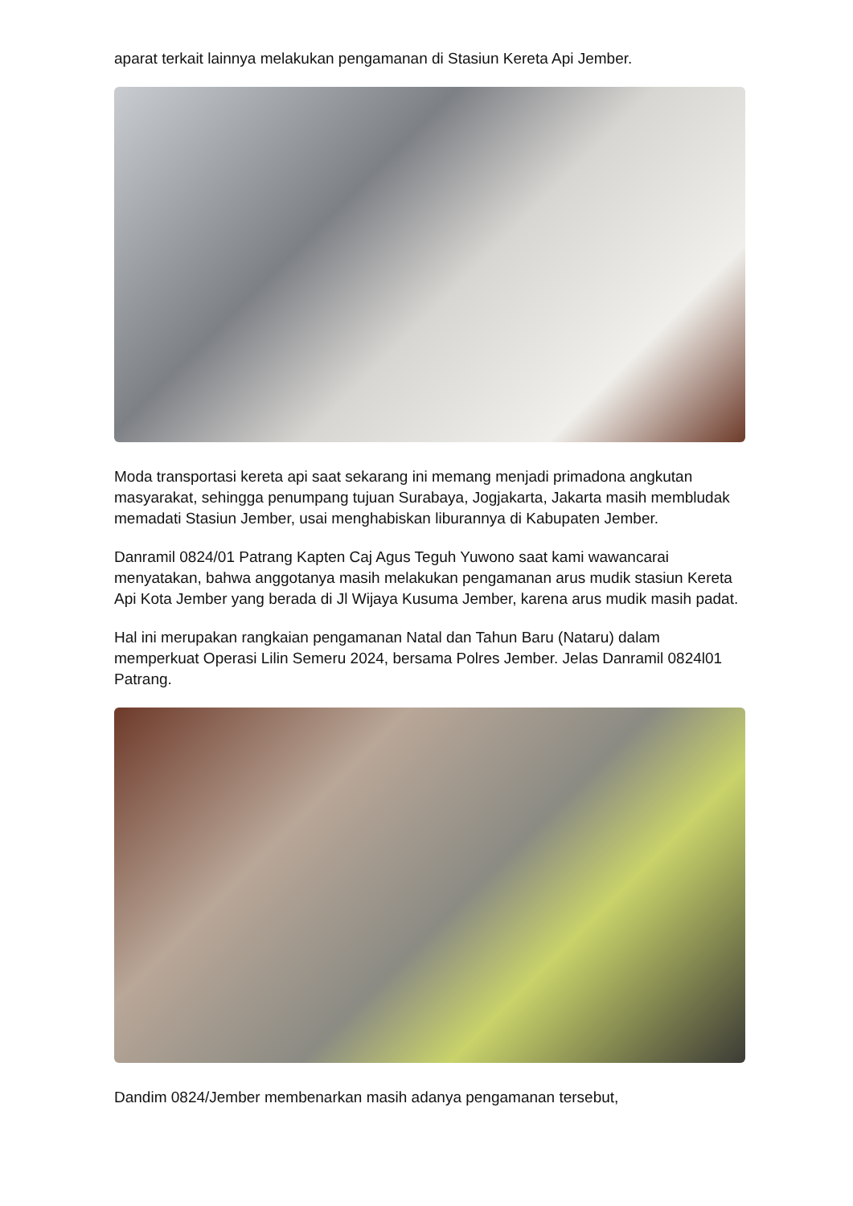aparat terkait lainnya melakukan pengamanan di Stasiun Kereta Api Jember.
Moda transportasi kereta api saat sekarang ini memang menjadi primadona angkutan masyarakat, sehingga penumpang tujuan Surabaya, Jogjakarta, Jakarta masih membludak memadati Stasiun Jember, usai menghabiskan liburannya di Kabupaten Jember.
Danramil 0824/01 Patrang Kapten Caj Agus Teguh Yuwono saat kami wawancarai menyatakan, bahwa anggotanya masih melakukan pengamanan arus mudik stasiun Kereta Api Kota Jember yang berada di Jl Wijaya Kusuma Jember, karena arus mudik masih padat.
Hal ini merupakan rangkaian pengamanan Natal dan Tahun Baru (Nataru) dalam memperkuat Operasi Lilin Semeru 2024, bersama Polres Jember. Jelas Danramil 0824l01 Patrang.
Dandim 0824/Jember membenarkan masih adanya pengamanan tersebut,